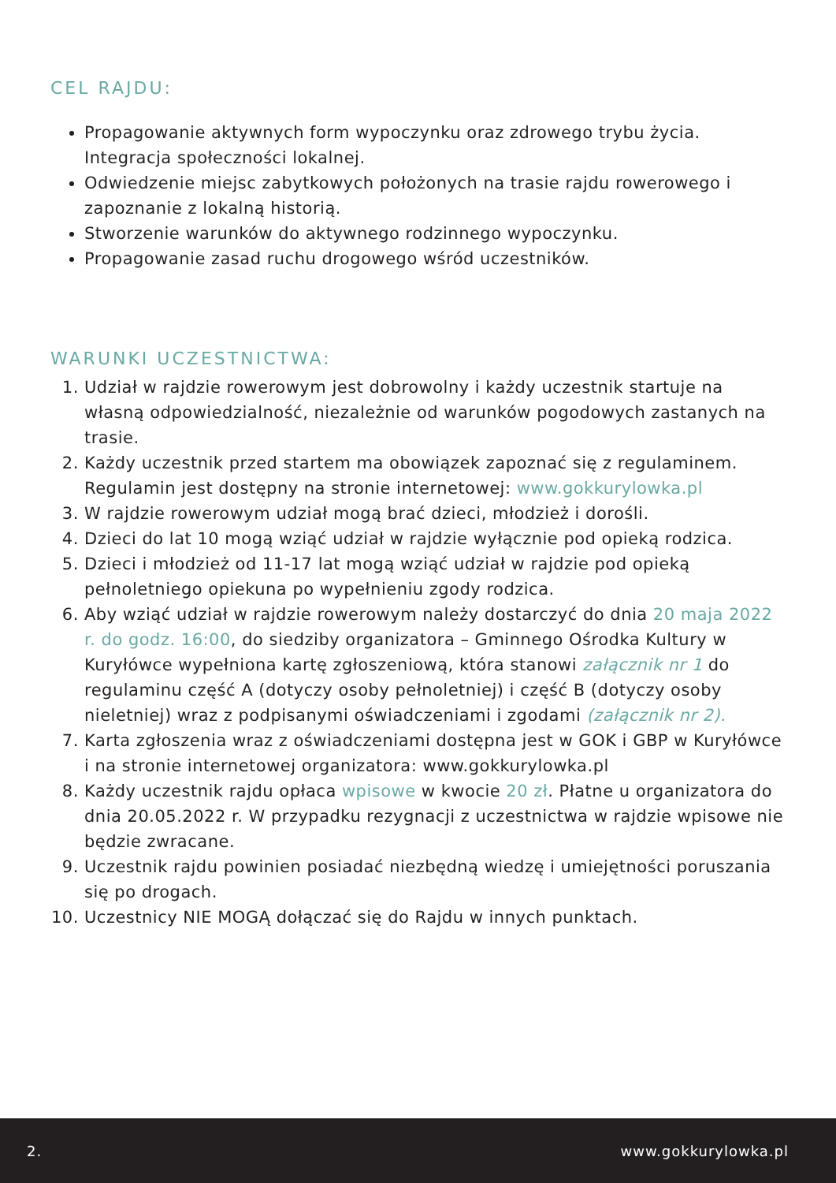CEL RAJDU:
Propagowanie aktywnych form wypoczynku oraz zdrowego trybu życia. Integracja społeczności lokalnej.
Odwiedzenie miejsc zabytkowych położonych na trasie rajdu rowerowego i zapoznanie z lokalną historią.
Stworzenie warunków do aktywnego rodzinnego wypoczynku.
Propagowanie zasad ruchu drogowego wśród uczestników.
WARUNKI UCZESTNICTWA:
1. Udział w rajdzie rowerowym jest dobrowolny i każdy uczestnik startuje na własną odpowiedzialność, niezależnie od warunków pogodowych zastanych na trasie.
2. Każdy uczestnik przed startem ma obowiązek zapoznać się z regulaminem. Regulamin jest dostępny na stronie internetowej: www.gokkurylowka.pl
3. W rajdzie rowerowym udział mogą brać dzieci, młodzież i dorośli.
4. Dzieci do lat 10 mogą wziąć udział w rajdzie wyłącznie pod opieką rodzica.
5. Dzieci i młodzież od 11-17 lat mogą wziąć udział w rajdzie pod opieką pełnoletniego opiekuna po wypełnieniu zgody rodzica.
6. Aby wziąć udział w rajdzie rowerowym należy dostarczyć do dnia 20 maja 2022 r. do godz. 16:00, do siedziby organizatora – Gminnego Ośrodka Kultury w Kuryłówce wypełniona kartę zgłoszeniową, która stanowi załącznik nr 1 do regulaminu część A (dotyczy osoby pełnoletniej) i część B (dotyczy osoby nieletniej) wraz z podpisanymi oświadczeniami i zgodami (załącznik nr 2).
7. Karta zgłoszenia wraz z oświadczeniami dostępna jest w GOK i GBP w Kuryłówce i na stronie internetowej organizatora: www.gokkurylowka.pl
8. Każdy uczestnik rajdu opłaca wpisowe w kwocie 20 zł. Płatne u organizatora do dnia 20.05.2022 r. W przypadku rezygnacji z uczestnictwa w rajdzie wpisowe nie będzie zwracane.
9. Uczestnik rajdu powinien posiadać niezbędną wiedzę i umiejętności poruszania się po drogach.
10. Uczestnicy NIE MOGĄ dołączać się do Rajdu w innych punktach.
2. www.gokkurylowka.pl